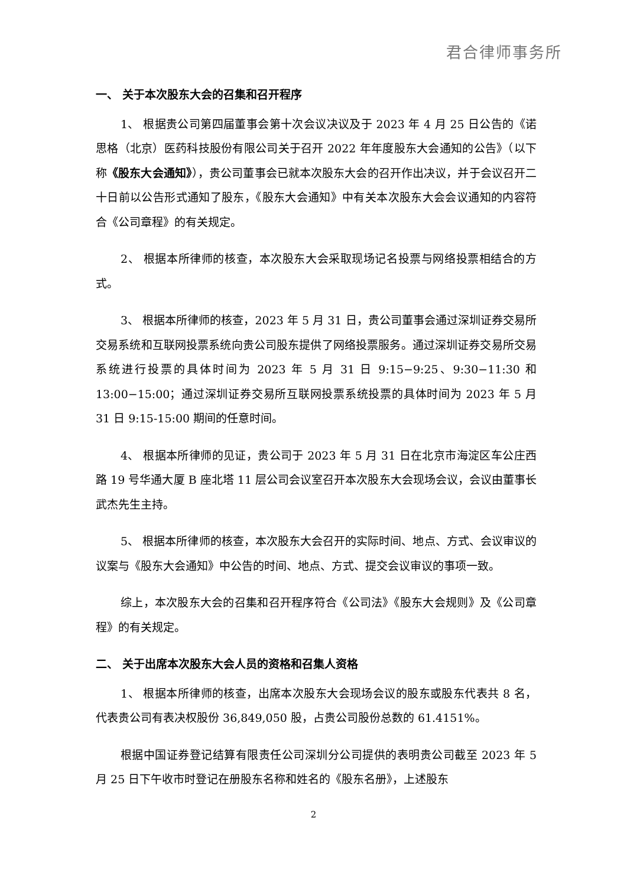君合律师事务所
一、 关于本次股东大会的召集和召开程序
1、 根据贵公司第四届董事会第十次会议决议及于 2023 年 4 月 25 日公告的《诺思格（北京）医药科技股份有限公司关于召开 2022 年年度股东大会通知的公告》（以下称《股东大会通知》），贵公司董事会已就本次股东大会的召开作出决议，并于会议召开二十日前以公告形式通知了股东，《股东大会通知》中有关本次股东大会会议通知的内容符合《公司章程》的有关规定。
2、 根据本所律师的核查，本次股东大会采取现场记名投票与网络投票相结合的方式。
3、 根据本所律师的核查，2023 年 5 月 31 日，贵公司董事会通过深圳证券交易所交易系统和互联网投票系统向贵公司股东提供了网络投票服务。通过深圳证券交易所交易系统进行投票的具体时间为 2023 年 5 月 31 日 9:15−9:25、9:30−11:30 和 13:00−15:00；通过深圳证券交易所互联网投票系统投票的具体时间为 2023 年 5 月 31 日 9:15-15:00 期间的任意时间。
4、 根据本所律师的见证，贵公司于 2023 年 5 月 31 日在北京市海淀区车公庄西路 19 号华通大厦 B 座北塔 11 层公司会议室召开本次股东大会现场会议，会议由董事长武杰先生主持。
5、 根据本所律师的核查，本次股东大会召开的实际时间、地点、方式、会议审议的议案与《股东大会通知》中公告的时间、地点、方式、提交会议审议的事项一致。
综上，本次股东大会的召集和召开程序符合《公司法》《股东大会规则》及《公司章程》的有关规定。
二、 关于出席本次股东大会人员的资格和召集人资格
1、 根据本所律师的核查，出席本次股东大会现场会议的股东或股东代表共 8 名，代表贵公司有表决权股份 36,849,050 股，占贵公司股份总数的 61.4151%。
根据中国证券登记结算有限责任公司深圳分公司提供的表明贵公司截至 2023 年 5 月 25 日下午收市时登记在册股东名称和姓名的《股东名册》，上述股东
2